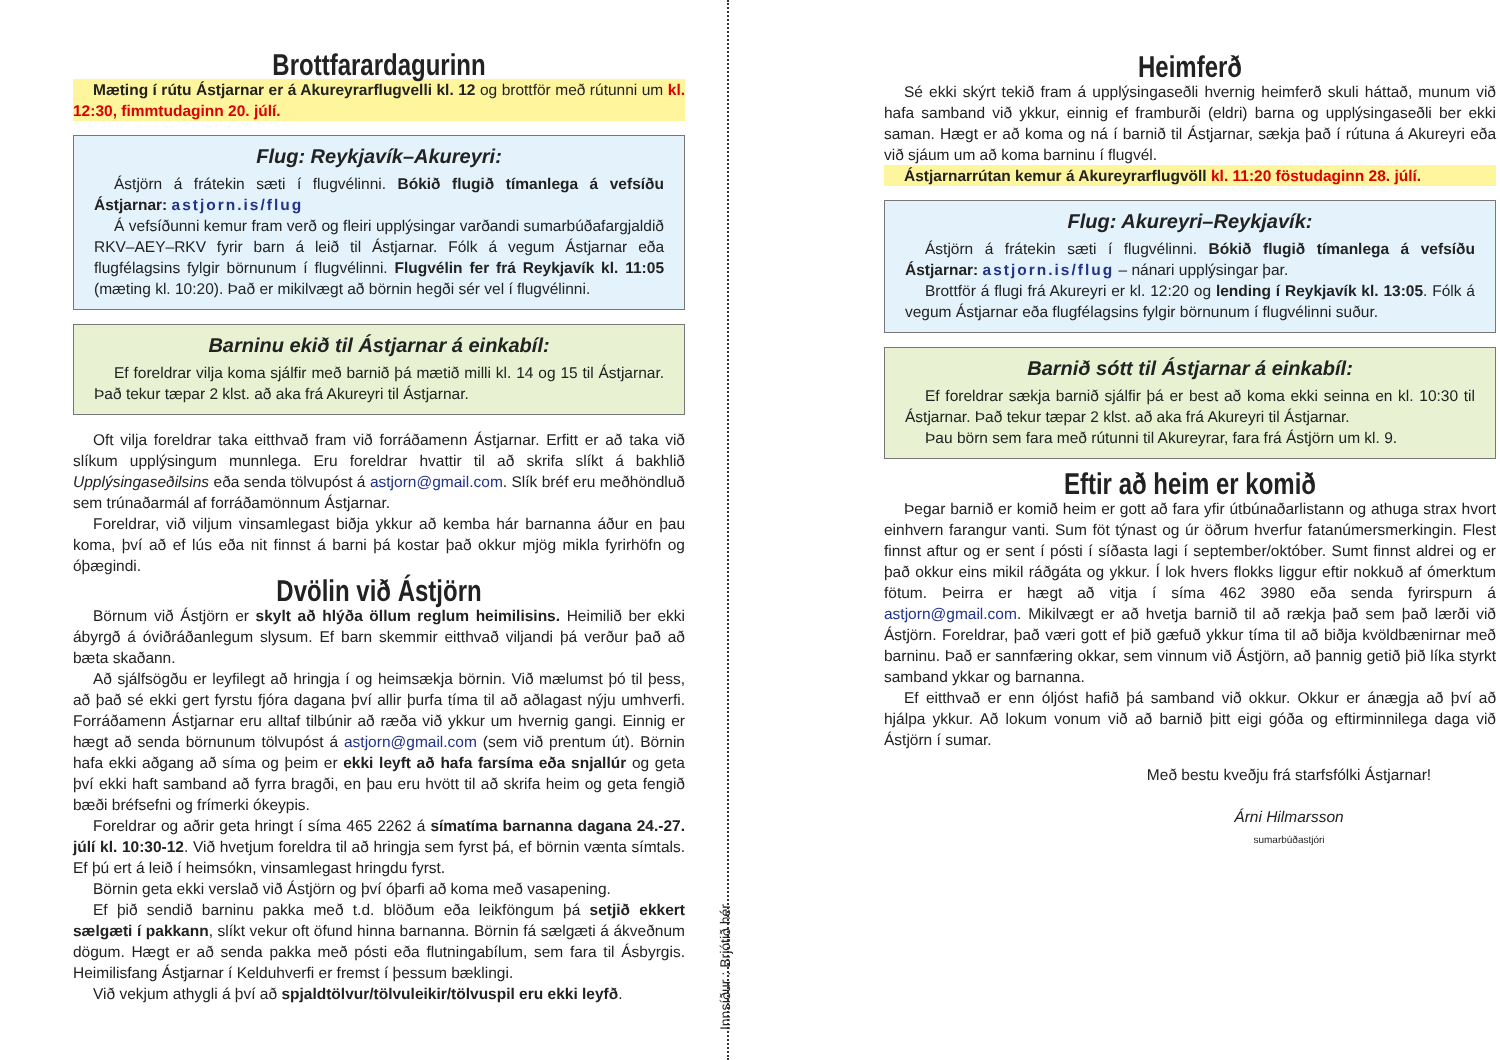Brottfarardagurinn
Mæting í rútu Ástjarnar er á Akureyrarflugvelli kl. 12 og brottför með rútunni um kl. 12:30, fimmtudaginn 20. júlí.
Flug: Reykjavík–Akureyri:
Ástjörn á frátekin sæti í flugvélinni. Bókið flugið tímanlega á vefsíðu Ástjarnar: astjorn.is/flug
Á vefsíðunni kemur fram verð og fleiri upplýsingar varðandi sumarbúðafar­gjaldið RKV–AEY–RKV fyrir barn á leið til Ástjarnar. Fólk á vegum Ástjarnar eða flugfélagsins fylgir börnunum í flugvélinni. Flugvélin fer frá Reykjavík kl. 11:05 (mæting kl. 10:20). Það er mikilvægt að börnin hegði sér vel í flugvélinni.
Barninu ekið til Ástjarnar á einkabíl:
Ef foreldrar vilja koma sjálfir með barnið þá mætið milli kl. 14 og 15 til Ástjarnar. Það tekur tæpar 2 klst. að aka frá Akureyri til Ástjarnar.
Oft vilja foreldrar taka eitthvað fram við forráðamenn Ástjarnar. Erfitt er að taka við slíkum upplýsingum munnlega. Eru foreldrar hvattir til að skrifa slíkt á bakhlið Upplýsingaseðilsins eða senda tölvupóst á astjorn@gmail.com. Slík bréf eru meðhöndluð sem trúnaðarmál af forráðamönnum Ástjarnar.
Foreldrar, við viljum vinsamlegast biðja ykkur að kemba hár barnanna áður en þau koma, því að ef lús eða nit finnst á barni þá kostar það okkur mjög mikla fyrirhöfn og óþægindi.
Dvölin við Ástjörn
Börnum við Ástjörn er skylt að hlýða öllum reglum heimilisins. Heimilið ber ekki ábyrgð á óviðráðanlegum slysum. Ef barn skemmir eitthvað viljandi þá verður það að bæta skaðann.
Að sjálfsögðu er leyfilegt að hringja í og heimsækja börnin. Við mælumst þó til þess, að það sé ekki gert fyrstu fjóra dagana því allir þurfa tíma til að aðlagast nýju umhverfi. Forráðamenn Ástjarnar eru alltaf tilbúnir að ræða við ykkur um hvernig gangi. Einnig er hægt að senda börnunum tölvupóst á astjorn@gmail.com (sem við prentum út). Börnin hafa ekki aðgang að síma og þeim er ekki leyft að hafa farsíma eða snjallúr og geta því ekki haft samband að fyrra bragði, en þau eru hvött til að skrifa heim og geta fengið bæði bréfsefni og frímerki ókeypis.
Foreldrar og aðrir geta hringt í síma 465 2262 á símatíma barnanna dagana 24.-27. júlí kl. 10:30-12. Við hvetjum foreldra til að hringja sem fyrst þá, ef börnin vænta símtals. Ef þú ert á leið í heimsókn, vinsamlegast hringdu fyrst.
Börnin geta ekki verslað við Ástjörn og því óþarfi að koma með vasapening.
Ef þið sendið barninu pakka með t.d. blöðum eða leikföngum þá setjið ekkert sælgæti í pakkann, slíkt vekur oft öfund hinna barnanna. Börnin fá sælgæti á ákveðnum dögum. Hægt er að senda pakka með pósti eða flutningabílum, sem fara til Ásbyrgis. Heimilisfang Ástjarnar í Kelduhverfi er fremst í þessum bæklingi.
Við vekjum athygli á því að spjaldtölvur/tölvuleikir/tölvuspil eru ekki leyfð.
Innsíður : Brjótið hér
Heimferð
Sé ekki skýrt tekið fram á upplýsingaseðli hvernig heimferð skuli háttað, munum við hafa samband við ykkur, einnig ef framburði (eldri) barna og upplýsingaseðli ber ekki saman. Hægt er að koma og ná í barnið til Ástjarnar, sækja það í rútuna á Akureyri eða við sjáum um að koma barninu í flugvél.
Ástjarnarrútan kemur á Akureyrarflugvöll kl. 11:20 föstudaginn 28. júlí.
Flug: Akureyri–Reykjavík:
Ástjörn á frátekin sæti í flugvélinni. Bókið flugið tímanlega á vefsíðu Ástjarnar: astjorn.is/flug – nánari upplýsingar þar.
Brottför á flugi frá Akureyri er kl. 12:20 og lending í Reykjavík kl. 13:05. Fólk á vegum Ástjarnar eða flugfélagsins fylgir börnunum í flugvélinni suður.
Barnið sótt til Ástjarnar á einkabíl:
Ef foreldrar sækja barnið sjálfir þá er best að koma ekki seinna en kl. 10:30 til Ástjarnar. Það tekur tæpar 2 klst. að aka frá Akureyri til Ástjarnar.
Þau börn sem fara með rútunni til Akureyrar, fara frá Ástjörn um kl. 9.
Eftir að heim er komið
Þegar barnið er komið heim er gott að fara yfir útbúnaðarlistann og athuga strax hvort einhvern farangur vanti. Sum föt týnast og úr öðrum hverfur fatanúmers­merkingin. Flest finnst aftur og er sent í pósti í síðasta lagi í september/október. Sumt finnst aldrei og er það okkur eins mikil ráðgáta og ykkur. Í lok hvers flokks liggur eftir nokkuð af ómerktum fötum. Þeirra er hægt að vitja í síma 462 3980 eða senda fyrirspurn á astjorn@gmail.com. Mikilvægt er að hvetja barnið til að rækja það sem það lærði við Ástjörn. Foreldrar, það væri gott ef þið gæfuð ykkur tíma til að biðja kvöldbænirnar með barninu. Það er sannfæring okkar, sem vinnum við Ástjörn, að þannig getið þið líka styrkt samband ykkar og barnanna.
Ef eitthvað er enn óljóst hafið þá samband við okkur. Okkur er ánægja að því að hjálpa ykkur. Að lokum vonum við að barnið þitt eigi góða og eftirminnilega daga við Ástjörn í sumar.
Með bestu kveðju frá starfsfólki Ástjarnar!
Árni Hilmarsson
sumarbúðastjóri